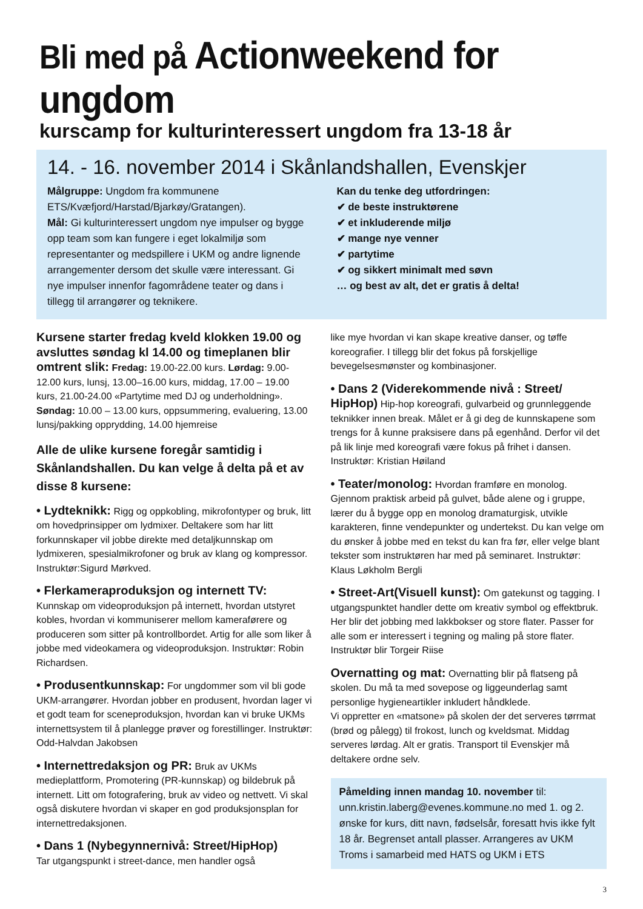Bli med på Actionweekend for ungdom
kurscamp for kulturinteressert ungdom fra 13-18 år
14. - 16. november 2014 i Skånlandshallen, Evenskjer
Målgruppe: Ungdom fra kommunene ETS/Kvæfjord/Harstad/Bjarkøy/Gratangen).
Mål: Gi kulturinteressert ungdom nye impulser og bygge opp team som kan fungere i eget lokalmiljø som representanter og medspillere i UKM og andre lignende arrangementer dersom det skulle være interessant. Gi nye impulser innenfor fagområdene teater og dans i tillegg til arrangører og teknikere.
Kan du tenke deg utfordringen:
✔ de beste instruktørene
✔ et inkluderende miljø
✔ mange nye venner
✔ partytime
✔ og sikkert minimalt med søvn
… og best av alt, det er gratis å delta!
Kursene starter fredag kveld klokken 19.00 og avsluttes søndag kl 14.00 og timeplanen blir omtrent slik: Fredag: 19.00-22.00 kurs. Lørdag: 9.00-12.00 kurs, lunsj, 13.00–16.00 kurs, middag, 17.00 – 19.00 kurs, 21.00-24.00 «Partytime med DJ og underholdning». Søndag: 10.00 – 13.00 kurs, oppsummering, evaluering, 13.00 lunsj/pakking opprydding, 14.00 hjemreise
Alle de ulike kursene foregår samtidig i Skånlandshallen. Du kan velge å delta på et av disse 8 kursene:
• Lydteknikk: Rigg og oppkobling, mikrofontyper og bruk, litt om hovedprinsipper om lydmixer. Deltakere som har litt forkunnskaper vil jobbe direkte med detaljkunnskap om lydmixeren, spesialmikrofoner og bruk av klang og kompressor. Instruktør:Sigurd Mørkved.
• Flerkameraproduksjon og internett TV:
Kunnskap om videoproduksjon på internett, hvordan utstyret kobles, hvordan vi kommuniserer mellom kameraførere og produceren som sitter på kontrollbordet. Artig for alle som liker å jobbe med videokamera og videoproduksjon. Instruktør: Robin Richardsen.
• Produsentkunnskap: For ungdommer som vil bli gode UKM-arrangører. Hvordan jobber en produsent, hvordan lager vi et godt team for sceneproduksjon, hvordan kan vi bruke UKMs internettsystem til å planlegge prøver og forestillinger. Instruktør: Odd-Halvdan Jakobsen
• Internettredaksjon og PR: Bruk av UKMs medieplattform, Promotering (PR-kunnskap) og bildebruk på internett. Litt om fotografering, bruk av video og nettvett. Vi skal også diskutere hvordan vi skaper en god produksjonsplan for internettredaksjonen.
• Dans 1 (Nybegynnernivå: Street/HipHop)
Tar utgangspunkt i street-dance, men handler også
like mye hvordan vi kan skape kreative danser, og tøffe koreografier. I tillegg blir det fokus på forskjellige bevegelsesmønster og kombinasjoner.
• Dans 2 (Viderekommende nivå : Street/ HipHop) Hip-hop koreografi, gulvarbeid og grunnleggende teknikker innen break. Målet er å gi deg de kunnskapene som trengs for å kunne praksisere dans på egenhånd. Derfor vil det på lik linje med koreografi være fokus på frihet i dansen. Instruktør: Kristian Høiland
• Teater/monolog: Hvordan framføre en monolog. Gjennom praktisk arbeid på gulvet, både alene og i gruppe, lærer du å bygge opp en monolog dramaturgisk, utvikle karakteren, finne vendepunkter og undertekst. Du kan velge om du ønsker å jobbe med en tekst du kan fra før, eller velge blant tekster som instruktøren har med på seminaret. Instruktør: Klaus Løkholm Bergli
• Street-Art(Visuell kunst): Om gatekunst og tagging. I utgangspunktet handler dette om kreativ symbol og effektbruk. Her blir det jobbing med lakkbokser og store flater. Passer for alle som er interessert i tegning og maling på store flater. Instruktør blir Torgeir Riise
Overnatting og mat: Overnatting blir på flatseng på skolen. Du må ta med sovepose og liggeunderlag samt personlige hygieneartikler inkludert håndklede.
Vi oppretter en «matsone» på skolen der det serveres tørrmat (brød og pålegg) til frokost, lunch og kveldsmat. Middag serveres lørdag. Alt er gratis. Transport til Evenskjer må deltakere ordne selv.
Påmelding innen mandag 10. november til: unn.kristin.laberg@evenes.kommune.no med 1. og 2. ønske for kurs, ditt navn, fødselsår, foresatt hvis ikke fylt 18 år. Begrenset antall plasser. Arrangeres av UKM Troms i samarbeid med HATS og UKM i ETS
3